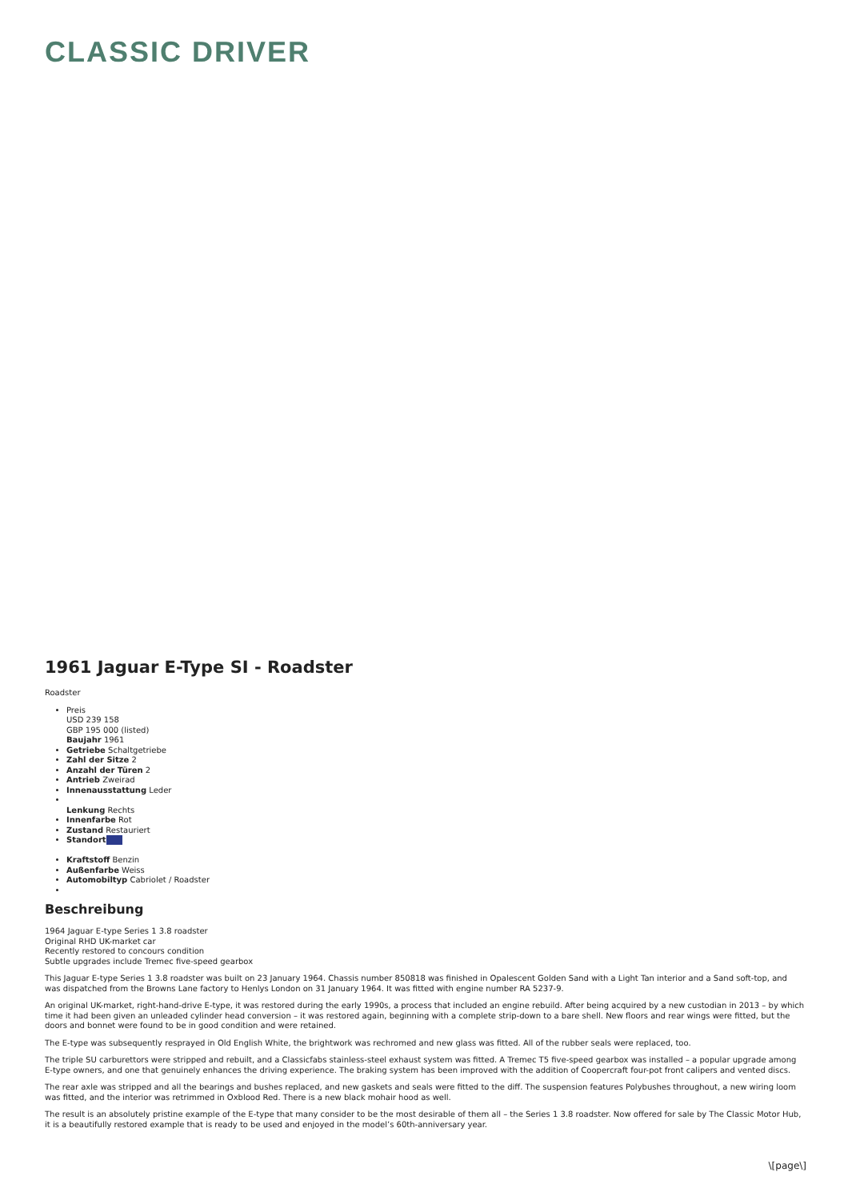CLASSIC DRIVER
1961 Jaguar E-Type SI - Roadster
Roadster
Preis
USD 239 158
GBP 195 000 (listed)
Baujahr 1961
Getriebe Schaltgetriebe
Zahl der Sitze 2
Anzahl der Türen 2
Antrieb Zweirad
Innenausstattung Leder
Lenkung Rechts
Innenfarbe Rot
Zustand Restauriert
Standort
Kraftstoff Benzin
Außenfarbe Weiss
Automobiltyp Cabriolet / Roadster
Beschreibung
1964 Jaguar E-type Series 1 3.8 roadster
Original RHD UK-market car
Recently restored to concours condition
Subtle upgrades include Tremec five-speed gearbox
This Jaguar E-type Series 1 3.8 roadster was built on 23 January 1964. Chassis number 850818 was finished in Opalescent Golden Sand with a Light Tan interior and a Sand soft-top, and was dispatched from the Browns Lane factory to Henlys London on 31 January 1964. It was fitted with engine number RA 5237-9.
An original UK-market, right-hand-drive E-type, it was restored during the early 1990s, a process that included an engine rebuild. After being acquired by a new custodian in 2013 – by which time it had been given an unleaded cylinder head conversion – it was restored again, beginning with a complete strip-down to a bare shell. New floors and rear wings were fitted, but the doors and bonnet were found to be in good condition and were retained.
The E-type was subsequently resprayed in Old English White, the brightwork was rechromed and new glass was fitted. All of the rubber seals were replaced, too.
The triple SU carburettors were stripped and rebuilt, and a Classicfabs stainless-steel exhaust system was fitted. A Tremec T5 five-speed gearbox was installed – a popular upgrade among E-type owners, and one that genuinely enhances the driving experience. The braking system has been improved with the addition of Coopercraft four-pot front calipers and vented discs.
The rear axle was stripped and all the bearings and bushes replaced, and new gaskets and seals were fitted to the diff. The suspension features Polybushes throughout, a new wiring loom was fitted, and the interior was retrimmed in Oxblood Red. There is a new black mohair hood as well.
The result is an absolutely pristine example of the E-type that many consider to be the most desirable of them all – the Series 1 3.8 roadster. Now offered for sale by The Classic Motor Hub, it is a beautifully restored example that is ready to be used and enjoyed in the model’s 60th-anniversary year.
\[page\]